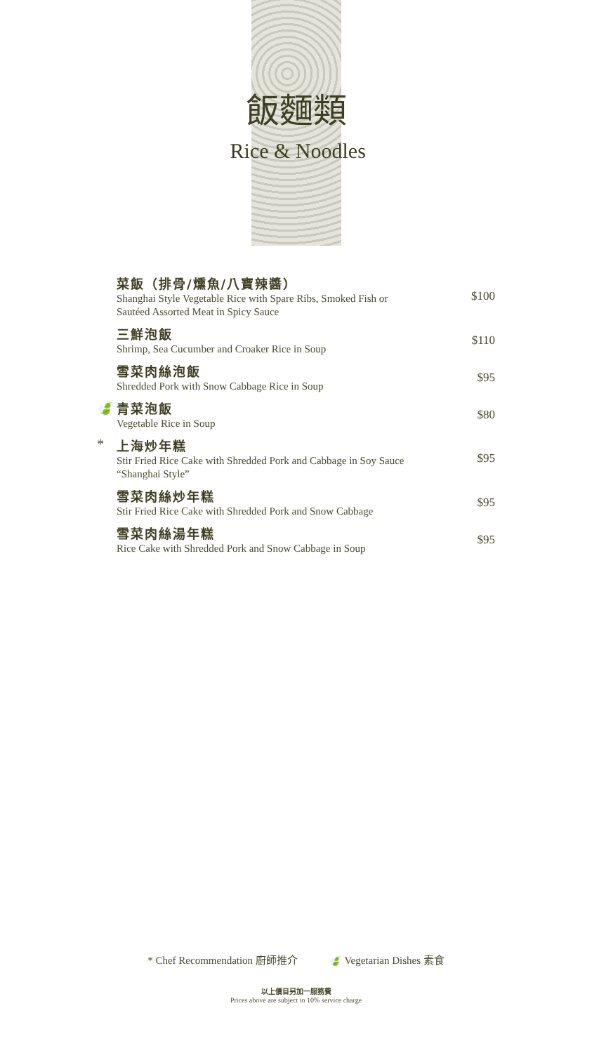飯麵類
Rice & Noodles
菜飯（排骨/燻魚/八寶辣醬）
Shanghai Style Vegetable Rice with Spare Ribs, Smoked Fish or
Sautéed Assorted Meat in Spicy Sauce
$100
三鮮泡飯
Shrimp, Sea Cucumber and Croaker Rice in Soup
$110
雪菜肉絲泡飯
Shredded Pork with Snow Cabbage Rice in Soup
$95
🍃 青菜泡飯
Vegetable Rice in Soup
$80
* 上海炒年糕
Stir Fried Rice Cake with Shredded Pork and Cabbage in Soy Sauce
“Shanghai Style”
$95
雪菜肉絲炒年糕
Stir Fried Rice Cake with Shredded Pork and Snow Cabbage
$95
雪菜肉絲湯年糕
Rice Cake with Shredded Pork and Snow Cabbage in Soup
$95
* Chef Recommendation 廚師推介 🍃 Vegetarian Dishes 素食
以上價目另加一服務費
Prices above are subject to 10% service charge